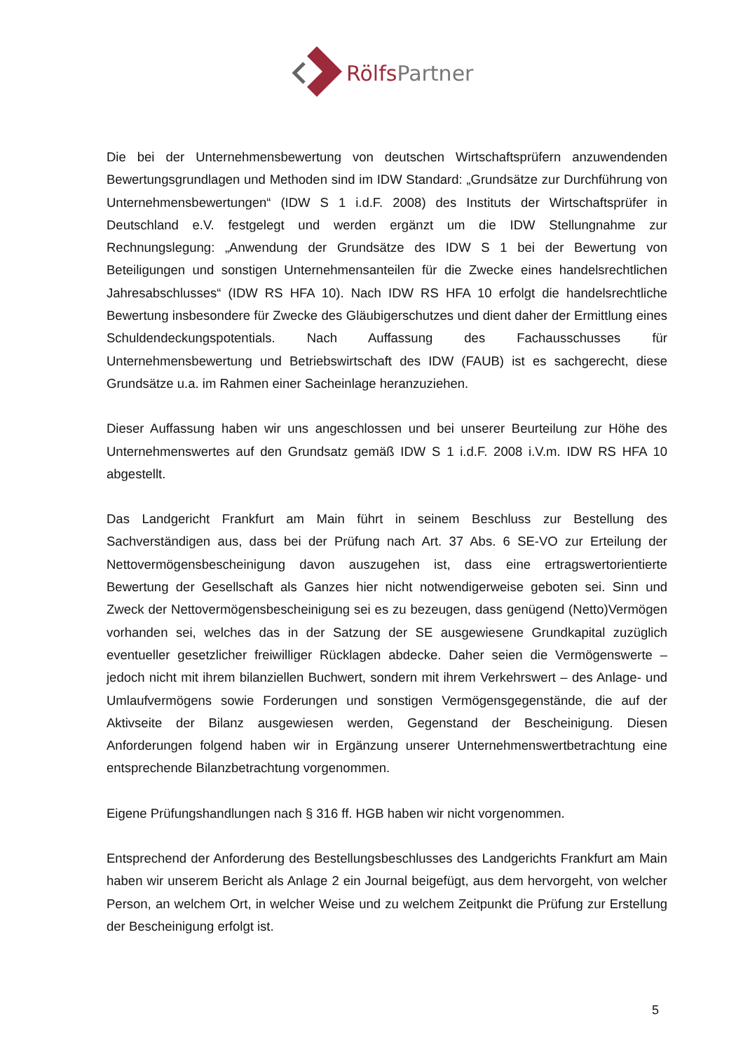RölfsPartner
Die bei der Unternehmensbewertung von deutschen Wirtschaftsprüfern anzuwendenden Bewertungsgrundlagen und Methoden sind im IDW Standard: „Grundsätze zur Durchführung von Unternehmensbewertungen“ (IDW S 1 i.d.F. 2008) des Instituts der Wirtschaftsprüfer in Deutschland e.V. festgelegt und werden ergänzt um die IDW Stellungnahme zur Rechnungslegung: „Anwendung der Grundsätze des IDW S 1 bei der Bewertung von Beteiligungen und sonstigen Unternehmensanteilen für die Zwecke eines handelsrechtlichen Jahresabschlusses“ (IDW RS HFA 10). Nach IDW RS HFA 10 erfolgt die handelsrechtliche Bewertung insbesondere für Zwecke des Gläubigerschutzes und dient daher der Ermittlung eines Schuldendeckungspotentials. Nach Auffassung des Fachausschusses für Unternehmensbewertung und Betriebswirtschaft des IDW (FAUB) ist es sachgerecht, diese Grundsätze u.a. im Rahmen einer Sacheinlage heranzuziehen.
Dieser Auffassung haben wir uns angeschlossen und bei unserer Beurteilung zur Höhe des Unternehmenswertes auf den Grundsatz gemäß IDW S 1 i.d.F. 2008 i.V.m. IDW RS HFA 10 abgestellt.
Das Landgericht Frankfurt am Main führt in seinem Beschluss zur Bestellung des Sachverständigen aus, dass bei der Prüfung nach Art. 37 Abs. 6 SE-VO zur Erteilung der Nettovermögensbescheinigung davon auszugehen ist, dass eine ertragswertorientierte Bewertung der Gesellschaft als Ganzes hier nicht notwendigerweise geboten sei. Sinn und Zweck der Nettovermögensbescheinigung sei es zu bezeugen, dass genügend (Netto)Vermögen vorhanden sei, welches das in der Satzung der SE ausgewiesene Grundkapital zuzüglich eventueller gesetzlicher freiwilliger Rücklagen abdecke. Daher seien die Vermögenswerte – jedoch nicht mit ihrem bilanziellen Buchwert, sondern mit ihrem Verkehrswert – des Anlage- und Umlaufvermögens sowie Forderungen und sonstigen Vermögensgegenstände, die auf der Aktivseite der Bilanz ausgewiesen werden, Gegenstand der Bescheinigung. Diesen Anforderungen folgend haben wir in Ergänzung unserer Unternehmenswertbetrachtung eine entsprechende Bilanzbetrachtung vorgenommen.
Eigene Prüfungshandlungen nach § 316 ff. HGB haben wir nicht vorgenommen.
Entsprechend der Anforderung des Bestellungsbeschlusses des Landgerichts Frankfurt am Main haben wir unserem Bericht als Anlage 2 ein Journal beigefügt, aus dem hervorgeht, von welcher Person, an welchem Ort, in welcher Weise und zu welchem Zeitpunkt die Prüfung zur Erstellung der Bescheinigung erfolgt ist.
5